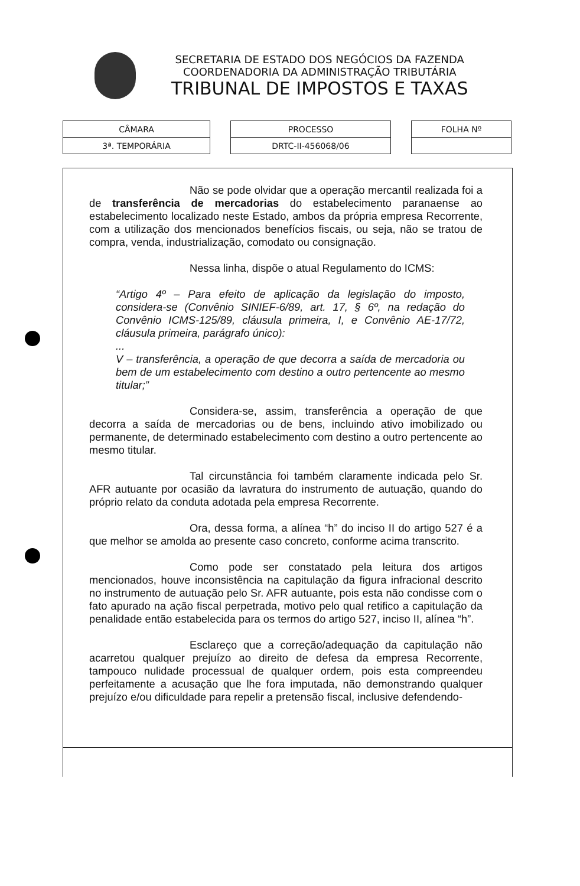SECRETARIA DE ESTADO DOS NEGÓCIOS DA FAZENDA
COORDENADORIA DA ADMINISTRAÇÃO TRIBUTÁRIA
TRIBUNAL DE IMPOSTOS E TAXAS
| CÂMARA |
| --- |
| 3ª. TEMPORÁRIA |
| PROCESSO |
| --- |
| DRTC-II-456068/06 |
| FOLHA Nº |
| --- |
Não se pode olvidar que a operação mercantil realizada foi a de transferência de mercadorias do estabelecimento paranaense ao estabelecimento localizado neste Estado, ambos da própria empresa Recorrente, com a utilização dos mencionados benefícios fiscais, ou seja, não se tratou de compra, venda, industrialização, comodato ou consignação.
Nessa linha, dispõe o atual Regulamento do ICMS:
“Artigo 4º – Para efeito de aplicação da legislação do imposto, considera-se (Convênio SINIEF-6/89, art. 17, § 6º, na redação do Convênio ICMS-125/89, cláusula primeira, I, e Convênio AE-17/72, cláusula primeira, parágrafo único):
...
V – transferência, a operação de que decorra a saída de mercadoria ou bem de um estabelecimento com destino a outro pertencente ao mesmo titular;”
Considera-se, assim, transferência a operação de que decorra a saída de mercadorias ou de bens, incluindo ativo imobilizado ou permanente, de determinado estabelecimento com destino a outro pertencente ao mesmo titular.
Tal circunstância foi também claramente indicada pelo Sr. AFR autuante por ocasião da lavratura do instrumento de autuação, quando do próprio relato da conduta adotada pela empresa Recorrente.
Ora, dessa forma, a alínea “h” do inciso II do artigo 527 é a que melhor se amolda ao presente caso concreto, conforme acima transcrito.
Como pode ser constatado pela leitura dos artigos mencionados, houve inconsistência na capitulação da figura infracional descrito no instrumento de autuação pelo Sr. AFR autuante, pois esta não condisse com o fato apurado na ação fiscal perpetrada, motivo pelo qual retifico a capitulação da penalidade então estabelecida para os termos do artigo 527, inciso II, alínea “h”.
Esclareço que a correção/adequação da capitulação não acarretou qualquer prejuízo ao direito de defesa da empresa Recorrente, tampouco nulidade processual de qualquer ordem, pois esta compreendeu perfeitamente a acusação que lhe fora imputada, não demonstrando qualquer prejuízo e/ou dificuldade para repelir a pretensão fiscal, inclusive defendendo-